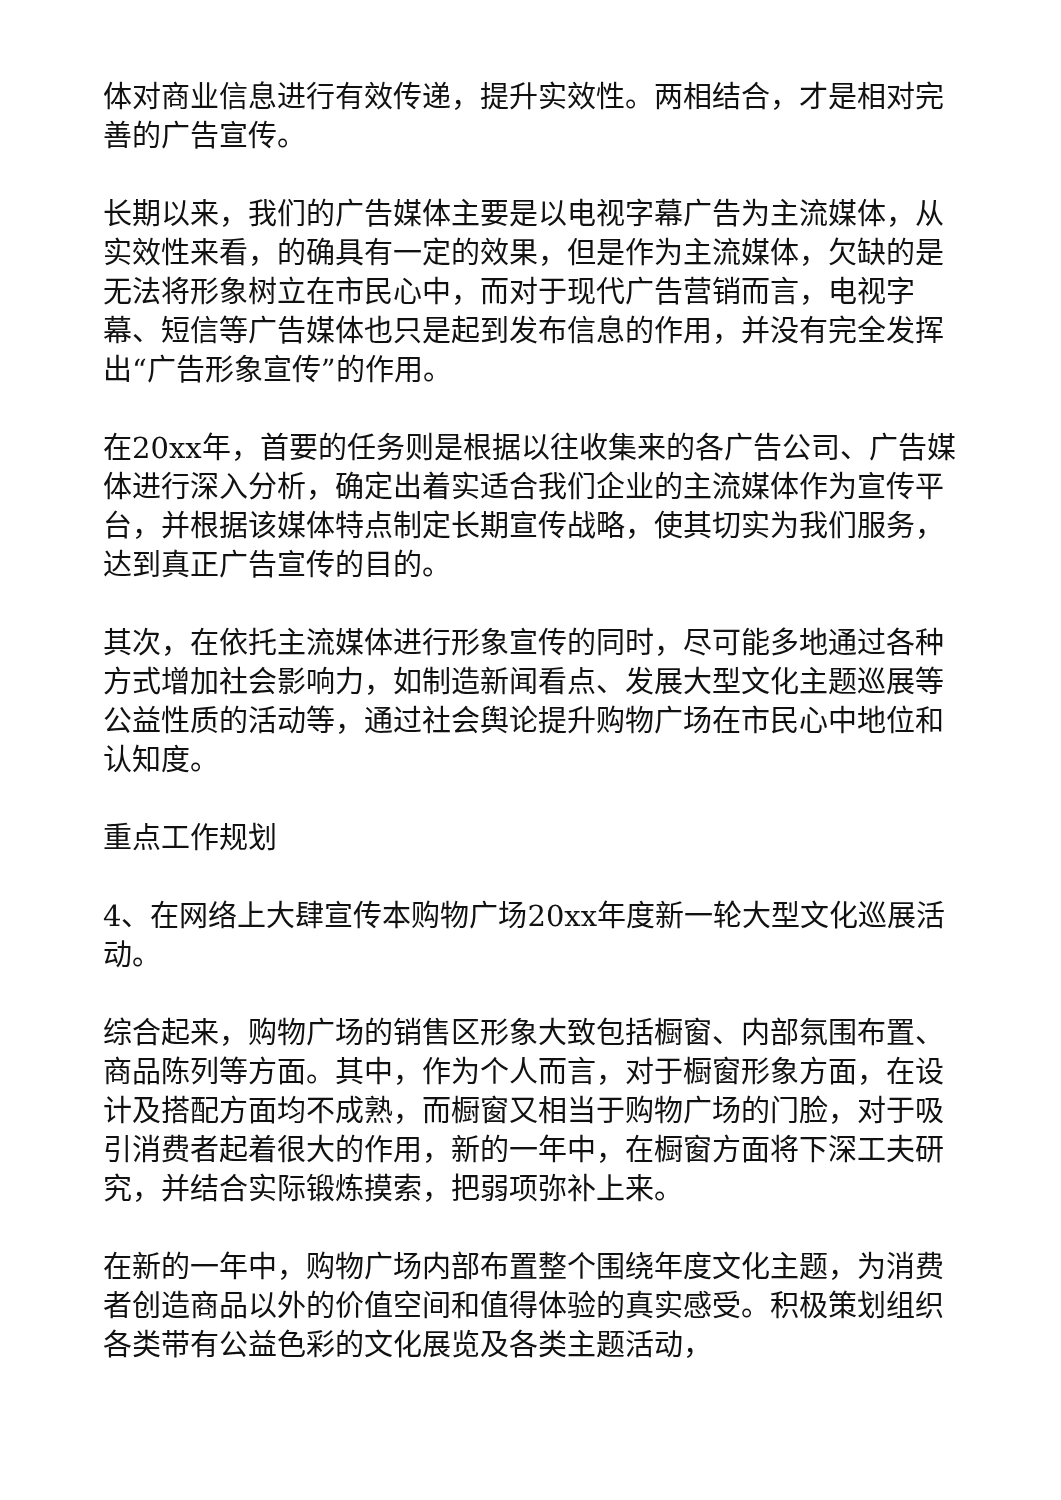体对商业信息进行有效传递，提升实效性。两相结合，才是相对完善的广告宣传。
长期以来，我们的广告媒体主要是以电视字幕广告为主流媒体，从实效性来看，的确具有一定的效果，但是作为主流媒体，欠缺的是无法将形象树立在市民心中，而对于现代广告营销而言，电视字幕、短信等广告媒体也只是起到发布信息的作用，并没有完全发挥出“广告形象宣传”的作用。
在20xx年，首要的任务则是根据以往收集来的各广告公司、广告媒体进行深入分析，确定出着实适合我们企业的主流媒体作为宣传平台，并根据该媒体特点制定长期宣传战略，使其切实为我们服务，达到真正广告宣传的目的。
其次，在依托主流媒体进行形象宣传的同时，尽可能多地通过各种方式增加社会影响力，如制造新闻看点、发展大型文化主题巡展等公益性质的活动等，通过社会舆论提升购物广场在市民心中地位和认知度。
重点工作规划
4、在网络上大肆宣传本购物广场20xx年度新一轮大型文化巡展活动。
综合起来，购物广场的销售区形象大致包括橱窗、内部氛围布置、商品陈列等方面。其中，作为个人而言，对于橱窗形象方面，在设计及搭配方面均不成熟，而橱窗又相当于购物广场的门脸，对于吸引消费者起着很大的作用，新的一年中，在橱窗方面将下深工夫研究，并结合实际锻炼摸索，把弱项弥补上来。
在新的一年中，购物广场内部布置整个围绕年度文化主题，为消费者创造商品以外的价值空间和值得体验的真实感受。积极策划组织各类带有公益色彩的文化展览及各类主题活动，